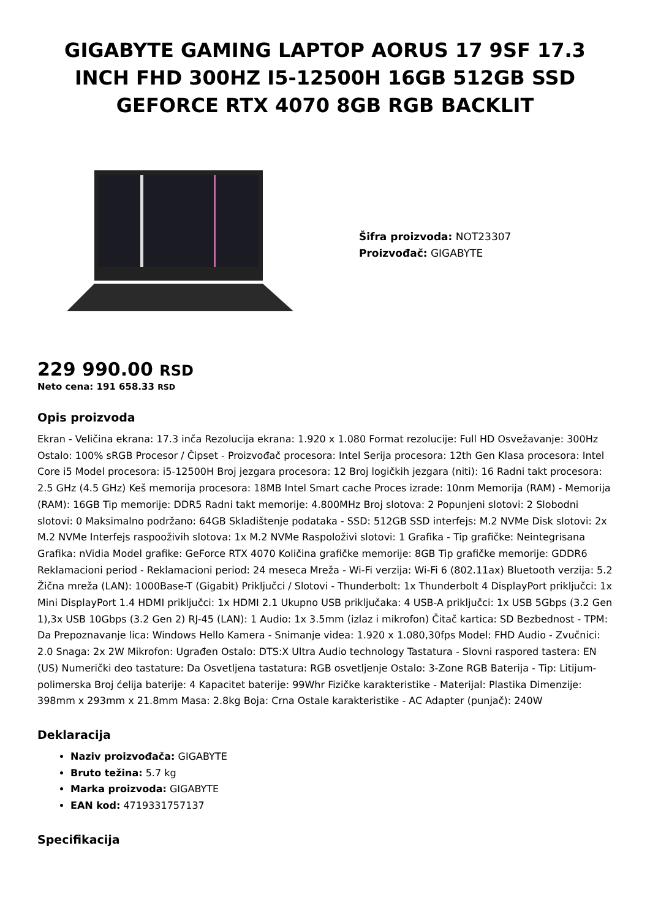GIGABYTE GAMING LAPTOP AORUS 17 9SF 17.3 INCH FHD 300HZ I5-12500H 16GB 512GB SSD GEFORCE RTX 4070 8GB RGB BACKLIT
Šifra proizvoda: NOT23307
Proizvođač: GIGABYTE
229 990.00 RSD
Neto cena: 191 658.33 RSD
Opis proizvoda
Ekran - Veličina ekrana: 17.3 inča Rezolucija ekrana: 1.920 x 1.080 Format rezolucije: Full HD Osvežavanje: 300Hz Ostalo: 100% sRGB Procesor / Čipset - Proizvođač procesora: Intel Serija procesora: 12th Gen Klasa procesora: Intel Core i5 Model procesora: i5-12500H Broj jezgara procesora: 12 Broj logičkih jezgara (niti): 16 Radni takt procesora: 2.5 GHz (4.5 GHz) Keš memorija procesora: 18MB Intel Smart cache Proces izrade: 10nm Memorija (RAM) - Memorija (RAM): 16GB Tip memorije: DDR5 Radni takt memorije: 4.800MHz Broj slotova: 2 Popunjeni slotovi: 2 Slobodni slotovi: 0 Maksimalno podržano: 64GB Skladištenje podataka - SSD: 512GB SSD interfejs: M.2 NVMe Disk slotovi: 2x M.2 NVMe Interfejs raspooživih slotova: 1x M.2 NVMe Raspoloživi slotovi: 1 Grafika - Tip grafičke: Neintegrisana Grafika: nVidia Model grafike: GeForce RTX 4070 Količina grafičke memorije: 8GB Tip grafičke memorije: GDDR6 Reklamacioni period - Reklamacioni period: 24 meseca Mreža - Wi-Fi verzija: Wi-Fi 6 (802.11ax) Bluetooth verzija: 5.2 Žična mreža (LAN): 1000Base-T (Gigabit) Priključci / Slotovi - Thunderbolt: 1x Thunderbolt 4 DisplayPort priključci: 1x Mini DisplayPort 1.4 HDMI priključci: 1x HDMI 2.1 Ukupno USB priključaka: 4 USB-A priključci: 1x USB 5Gbps (3.2 Gen 1),3x USB 10Gbps (3.2 Gen 2) RJ-45 (LAN): 1 Audio: 1x 3.5mm (izlaz i mikrofon) Čitač kartica: SD Bezbednost - TPM: Da Prepoznavanje lica: Windows Hello Kamera - Snimanje videa: 1.920 x 1.080,30fps Model: FHD Audio - Zvučnici: 2.0 Snaga: 2x 2W Mikrofon: Ugrađen Ostalo: DTS:X Ultra Audio technology Tastatura - Slovni raspored tastera: EN (US) Numerički deo tastature: Da Osvetljena tastatura: RGB osvetljenje Ostalo: 3-Zone RGB Baterija - Tip: Litijum-polimerska Broj ćelija baterije: 4 Kapacitet baterije: 99Whr Fizičke karakteristike - Materijal: Plastika Dimenzije: 398mm x 293mm x 21.8mm Masa: 2.8kg Boja: Crna Ostale karakteristike - AC Adapter (punjač): 240W
Deklaracija
Naziv proizvođača: GIGABYTE
Bruto težina: 5.7 kg
Marka proizvoda: GIGABYTE
EAN kod: 4719331757137
Specifikacija